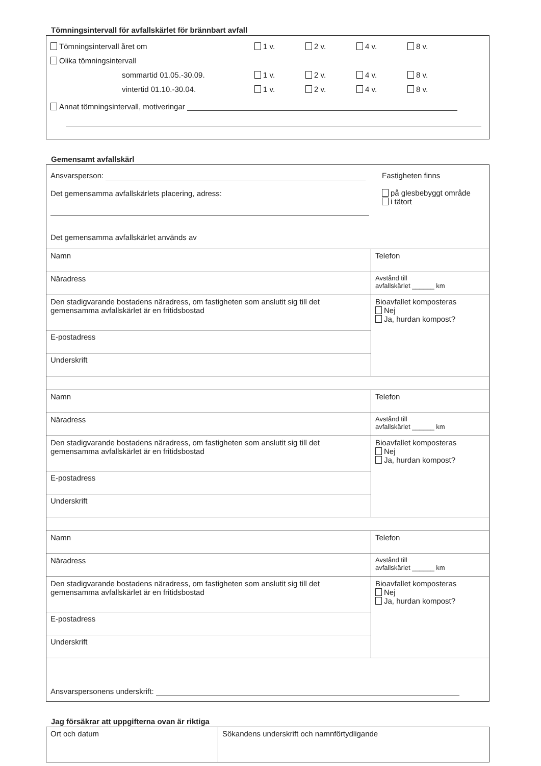Tömningsintervall för avfallskärlet för brännbart avfall
Tömningsintervall året om 1 v. 2 v. 4 v. 8 v.
Olika tömningsintervall
sommartid 01.05.-30.09. 1 v. 2 v. 4 v. 8 v.
vintertid 01.10.-30.04. 1 v. 2 v. 4 v. 8 v.
Annat tömningsintervall, motiveringar
Gemensamt avfallskärl
| Ansvarsperson: Det gemensamma avfallskärlets placering, adress: Det gemensamma avfallskärlet används av Fastigheten finns på glesbebyggt område i tätort | |
| Namn | Telefon |
| Näradress | Avstånd till avfallskärlet ______ km |
| Den stadigvarande bostadens näradress, om fastigheten som anslutit sig till det gemensamma avfallskärlet är en fritidsbostad | Bioavfallet komposteras Nej Ja, hurdan kompost? |
| E-postadress | |
| Underskrift | |
| Namn | Telefon |
| Näradress | Avstånd till avfallskärlet ______ km |
| Den stadigvarande bostadens näradress, om fastigheten som anslutit sig till det gemensamma avfallskärlet är en fritidsbostad | Bioavfallet komposteras Nej Ja, hurdan kompost? |
| E-postadress | |
| Underskrift | |
| Namn | Telefon |
| Näradress | Avstånd till avfallskärlet ______ km |
| Den stadigvarande bostadens näradress, om fastigheten som anslutit sig till det gemensamma avfallskärlet är en fritidsbostad | Bioavfallet komposteras Nej Ja, hurdan kompost? |
| E-postadress | |
| Underskrift | |
| Ansvarspersonens underskrift: | |
Jag försäkrar att uppgifterna ovan är riktiga
| Ort och datum | Sökandens underskrift och namnförtydligande |